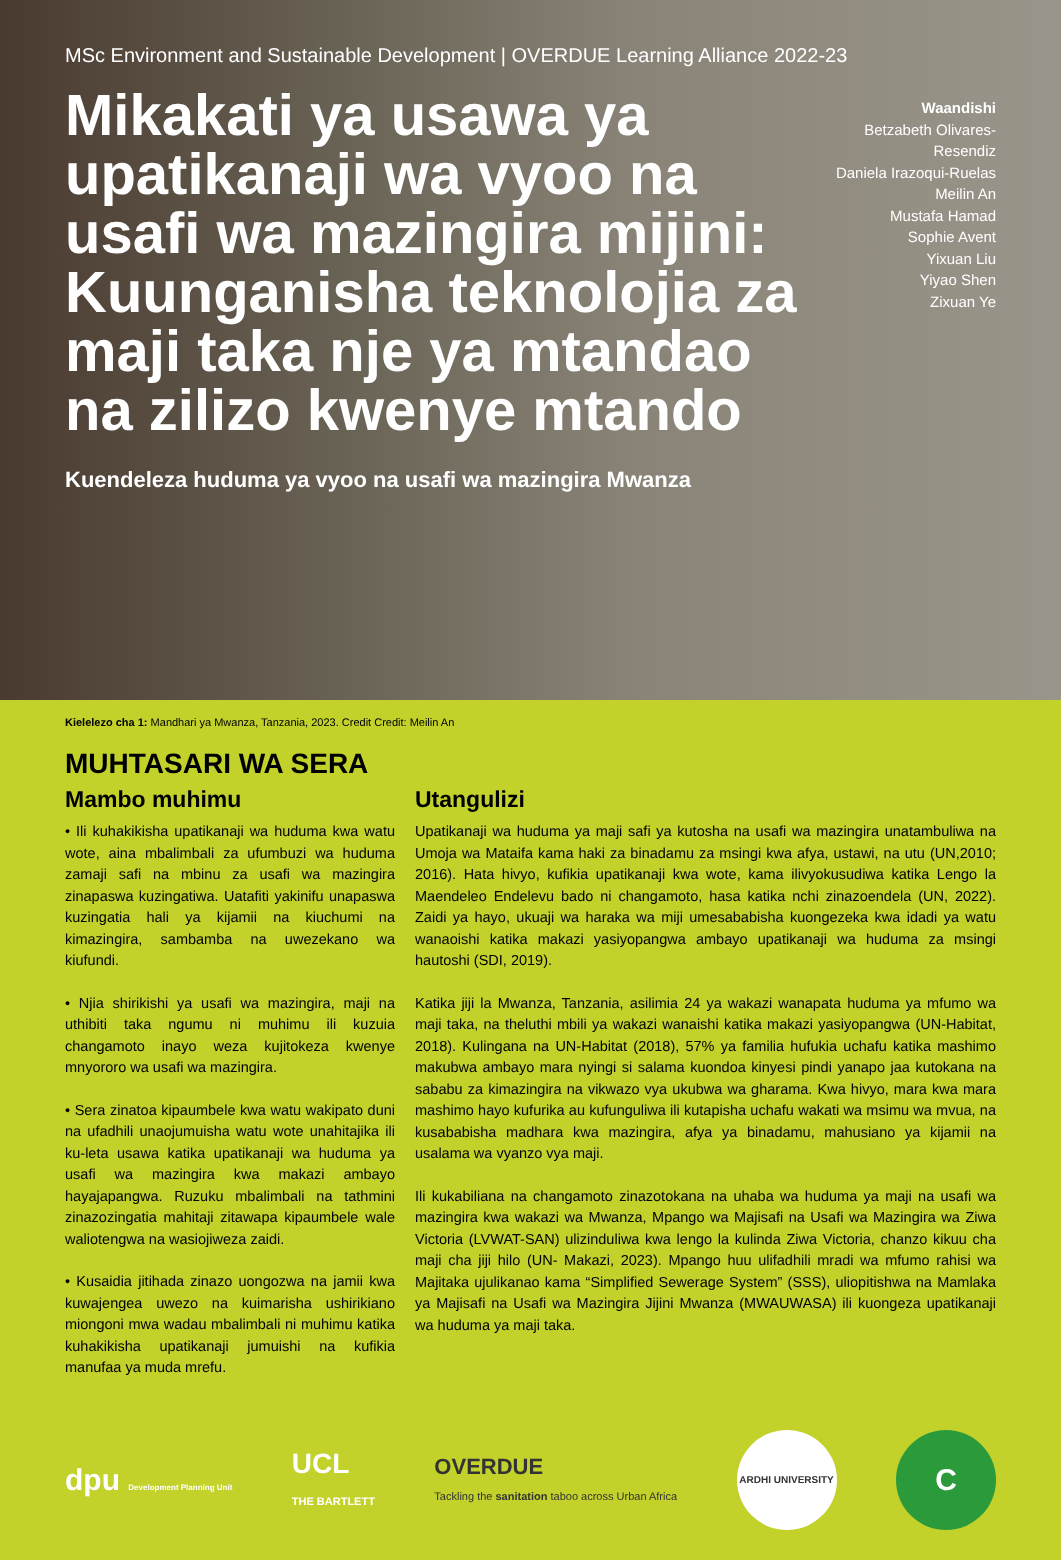MSc Environment and Sustainable Development | OVERDUE Learning Alliance 2022-23
Mikakati ya usawa ya upatikanaji wa vyoo na usafi wa mazingira mijini: Kuunganisha teknolojia za maji taka nje ya mtandao na zilizo kwenye mtando
Waandishi
Betzabeth Olivares-Resendiz
Daniela Irazoqui-Ruelas
Meilin An
Mustafa Hamad
Sophie Avent
Yixuan Liu
Yiyao Shen
Zixuan Ye
Kuendeleza huduma ya vyoo na usafi wa mazingira Mwanza
Kielelezo cha 1: Mandhari ya Mwanza, Tanzania, 2023. Credit Credit: Meilin An
MUHTASARI WA SERA
Mambo muhimu
• Ili kuhakikisha upatikanaji wa huduma kwa watu wote, aina mbalimbali za ufumbuzi wa huduma zamaji safi na mbinu za usafi wa mazingira zinapaswa kuzingatiwa. Uatafiti yakinifu unapaswa kuzingatia hali ya kijamii na kiuchumi na kimazingira, sambamba na uwezekano wa kiufundi.
• Njia shirikishi ya usafi wa mazingira, maji na uthibiti taka ngumu ni muhimu ili kuzuia changamoto inayo weza kujitokeza kwenye mnyororo wa usafi wa mazingira.
• Sera zinatoa kipaumbele kwa watu wakipato duni na ufadhili unaojumuisha watu wote unahitajika ili ku-leta usawa katika upatikanaji wa huduma ya usafi wa mazingira kwa makazi ambayo hayajapangwa. Ruzuku mbalimbali na tathmini zinazozingatia mahitaji zitawapa kipaumbele wale waliotengwa na wasiojiweza zaidi.
• Kusaidia jitihada zinazo uongozwa na jamii kwa kuwajengea uwezo na kuimarisha ushirikiano miongoni mwa wadau mbalimbali ni muhimu katika kuhakikisha upatikanaji jumuishi na kufikia manufaa ya muda mrefu.
Utangulizi
Upatikanaji wa huduma ya maji safi ya kutosha na usafi wa mazingira unatambuliwa na Umoja wa Mataifa kama haki za binadamu za msingi kwa afya, ustawi, na utu (UN,2010; 2016). Hata hivyo, kufikia upatikanaji kwa wote, kama ilivyokusudiwa katika Lengo la Maendeleo Endelevu bado ni changamoto, hasa katika nchi zinazoendela (UN, 2022). Zaidi ya hayo, ukuaji wa haraka wa miji umesababisha kuongezeka kwa idadi ya watu wanaoishi katika makazi yasiyopangwa ambayo upatikanaji wa huduma za msingi hautoshi (SDI, 2019).
Katika jiji la Mwanza, Tanzania, asilimia 24 ya wakazi wanapata huduma ya mfumo wa maji taka, na theluthi mbili ya wakazi wanaishi katika makazi yasiyopangwa (UN-Habitat, 2018). Kulingana na UN-Habitat (2018), 57% ya familia hufukia uchafu katika mashimo makubwa ambayo mara nyingi si salama kuondoa kinyesi pindi yanapo jaa kutokana na sababu za kimazingira na vikwazo vya ukubwa wa gharama. Kwa hivyo, mara kwa mara mashimo hayo kufurika au kufunguliwa ili kutapisha uchafu wakati wa msimu wa mvua, na kusababisha madhara kwa mazingira, afya ya binadamu, mahusiano ya kijamii na usalama wa vyanzo vya maji.
Ili kukabiliana na changamoto zinazotokana na uhaba wa huduma ya maji na usafi wa mazingira kwa wakazi wa Mwanza, Mpango wa Majisafi na Usafi wa Mazingira wa Ziwa Victoria (LVWAT-SAN) ulizinduliwa kwa lengo la kulinda Ziwa Victoria, chanzo kikuu cha maji cha jiji hilo (UN- Makazi, 2023). Mpango huu ulifadhili mradi wa mfumo rahisi wa Majitaka ujulikanao kama “Simplified Sewerage System” (SSS), uliopitishwa na Mamlaka ya Majisafi na Usafi wa Mazingira Jijini Mwanza (MWAUWASA) ili kuongeza upatikanaji wa huduma ya maji taka.
dpu Development Planning Unit
UCL
THE BARTLETT
OVERDUE
Tackling the sanitation taboo across Urban Africa
ARDHI UNIVERSITY
C